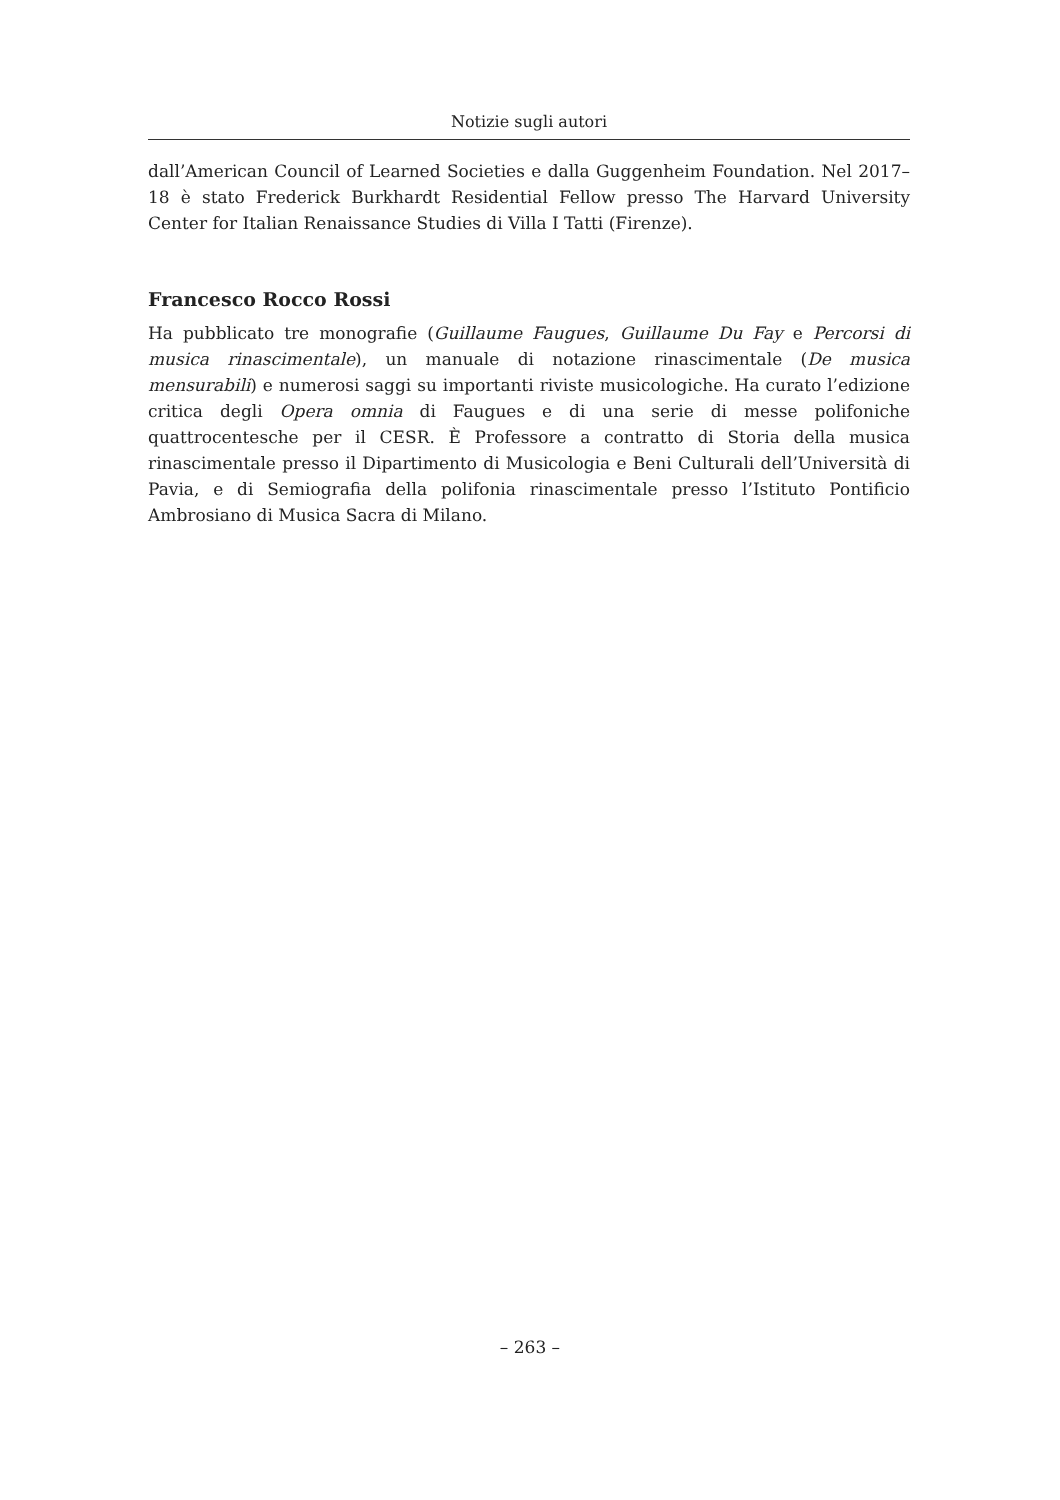Notizie sugli autori
dall’American Council of Learned Societies e dalla Guggenheim Foundation. Nel 2017–18 è stato Frederick Burkhardt Residential Fellow presso The Harvard University Center for Italian Renaissance Studies di Villa I Tatti (Firenze).
Francesco Rocco Rossi
Ha pubblicato tre monografie (Guillaume Faugues, Guillaume Du Fay e Percorsi di musica rinascimentale), un manuale di notazione rinascimentale (De musica mensurabili) e numerosi saggi su importanti riviste musicologiche. Ha curato l’edizione critica degli Opera omnia di Faugues e di una serie di messe polifoniche quattrocentesche per il CESR. È Professore a contratto di Storia della musica rinascimentale presso il Dipartimento di Musicologia e Beni Culturali dell’Università di Pavia, e di Semiografia della polifonia rinascimentale presso l’Istituto Pontificio Ambrosiano di Musica Sacra di Milano.
– 263 –